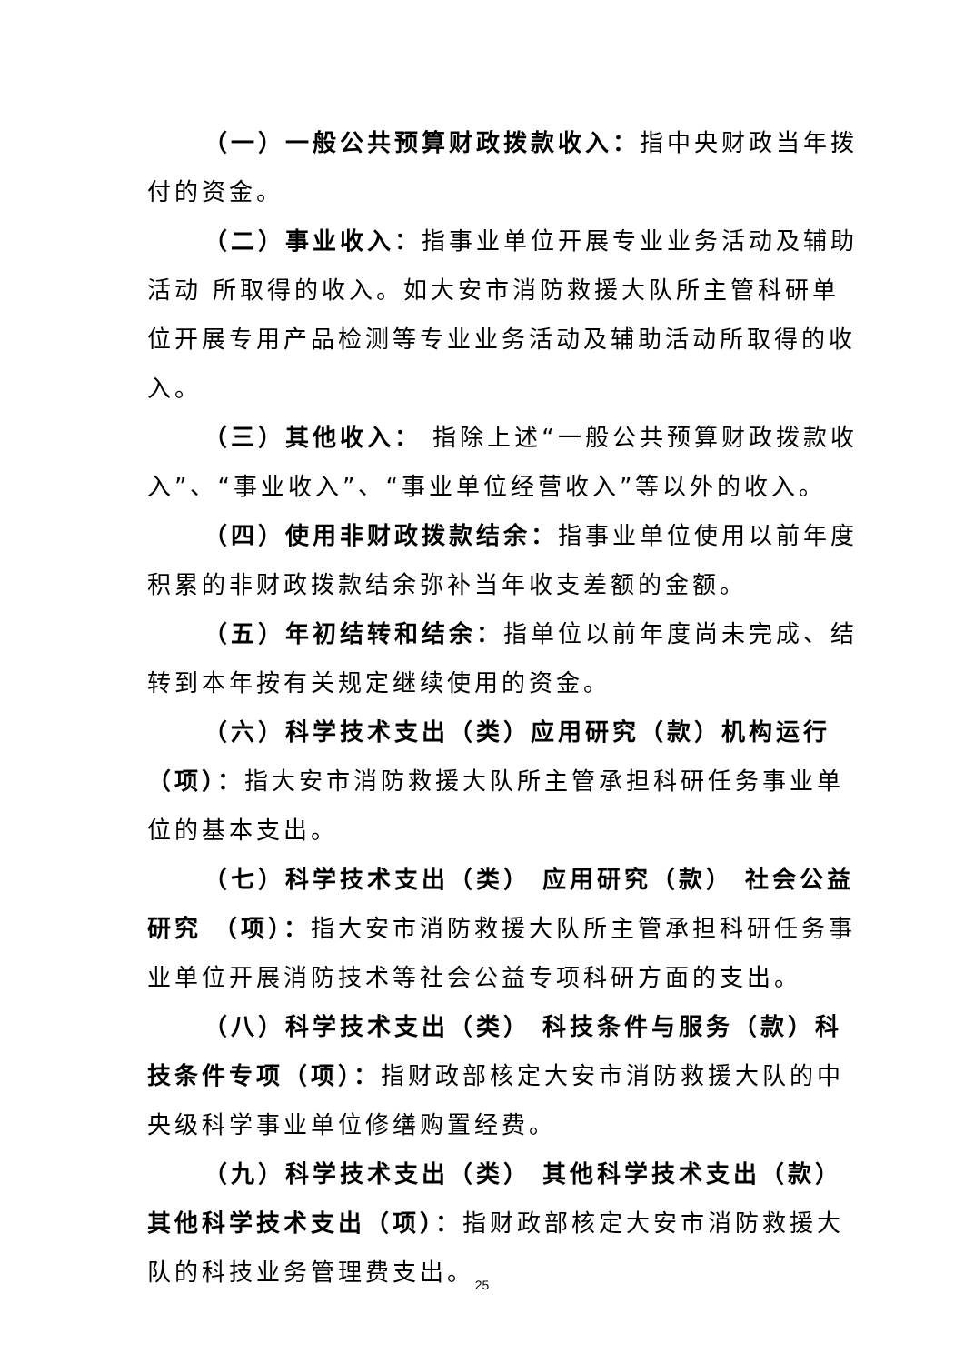（一）一般公共预算财政拨款收入：指中央财政当年拨付的资金。
（二）事业收入：指事业单位开展专业业务活动及辅助活动 所取得的收入。如大安市消防救援大队所主管科研单位开展专用产品检测等专业业务活动及辅助活动所取得的收入。
（三）其他收入： 指除上述“一般公共预算财政拨款收入”、“事业收入”、“事业单位经营收入”等以外的收入。
（四）使用非财政拨款结余：指事业单位使用以前年度积累的非财政拨款结余弥补当年收支差额的金额。
（五）年初结转和结余：指单位以前年度尚未完成、结转到本年按有关规定继续使用的资金。
（六）科学技术支出（类）应用研究（款）机构运行（项）：指大安市消防救援大队所主管承担科研任务事业单位的基本支出。
（七）科学技术支出（类） 应用研究（款） 社会公益研究 （项）：指大安市消防救援大队所主管承担科研任务事业单位开展消防技术等社会公益专项科研方面的支出。
（八）科学技术支出（类） 科技条件与服务（款）科技条件专项（项）：指财政部核定大安市消防救援大队的中央级科学事业单位修缮购置经费。
（九）科学技术支出（类） 其他科学技术支出（款）其他科学技术支出（项）：指财政部核定大安市消防救援大队的科技业务管理费支出。
25